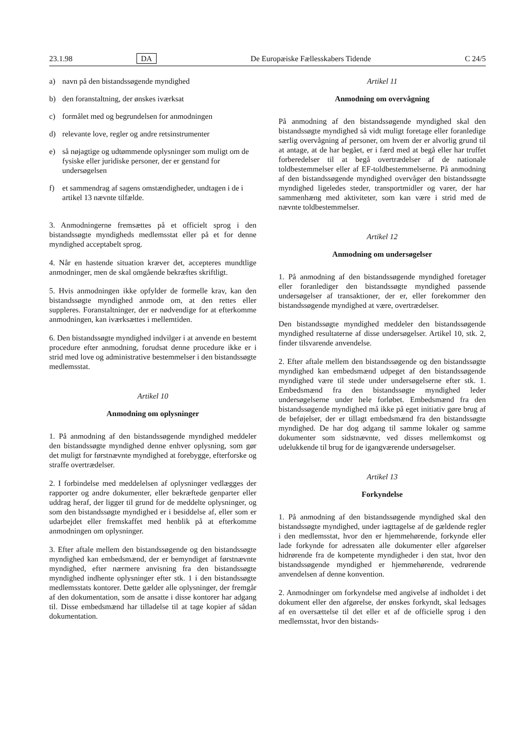23.1.98 DA De Europæiske Fællesskabers Tidende C 24/5
a) navn på den bistandssøgende myndighed
b) den foranstaltning, der ønskes iværksat
c) formålet med og begrundelsen for anmodningen
d) relevante love, regler og andre retsinstrumenter
e) så nøjagtige og udtømmende oplysninger som muligt om de fysiske eller juridiske personer, der er genstand for undersøgelsen
f) et sammendrag af sagens omstændigheder, undtagen i de i artikel 13 nævnte tilfælde.
3. Anmodningerne fremsættes på et officielt sprog i den bistandssøgte myndigheds medlemsstat eller på et for denne myndighed acceptabelt sprog.
4. Når en hastende situation kræver det, accepteres mundtlige anmodninger, men de skal omgående bekræftes skriftligt.
5. Hvis anmodningen ikke opfylder de formelle krav, kan den bistandssøgte myndighed anmode om, at den rettes eller suppleres. Foranstaltninger, der er nødvendige for at efterkomme anmodningen, kan iværksættes i mellemtiden.
6. Den bistandssøgte myndighed indvilger i at anvende en bestemt procedure efter anmodning, forudsat denne procedure ikke er i strid med love og administrative bestemmelser i den bistandssøgte medlemsstat.
Artikel 10
Anmodning om oplysninger
1. På anmodning af den bistandssøgende myndighed meddeler den bistandssøgte myndighed denne enhver oplysning, som gør det muligt for førstnævnte myndighed at forebygge, efterforske og straffe overtrædelser.
2. I forbindelse med meddelelsen af oplysninger vedlægges der rapporter og andre dokumenter, eller bekræftede genparter eller uddrag heraf, der ligger til grund for de meddelte oplysninger, og som den bistandssøgte myndighed er i besiddelse af, eller som er udarbejdet eller fremskaffet med henblik på at efterkomme anmodningen om oplysninger.
3. Efter aftale mellem den bistandssøgende og den bistandssøgte myndighed kan embedsmænd, der er bemyndiget af førstnævnte myndighed, efter nærmere anvisning fra den bistandssøgte myndighed indhente oplysninger efter stk. 1 i den bistandssøgte medlemsstats kontorer. Dette gælder alle oplysninger, der fremgår af den dokumentation, som de ansatte i disse kontorer har adgang til. Disse embedsmænd har tilladelse til at tage kopier af sådan dokumentation.
Artikel 11
Anmodning om overvågning
På anmodning af den bistandssøgende myndighed skal den bistandssøgte myndighed så vidt muligt foretage eller foranledige særlig overvågning af personer, om hvem der er alvorlig grund til at antage, at de har begået, er i færd med at begå eller har truffet forberedelser til at begå overtrædelser af de nationale toldbestemmelser eller af EF-toldbestemmelserne. På anmodning af den bistandssøgende myndighed overvåger den bistandssøgte myndighed ligeledes steder, transportmidler og varer, der har sammenhæng med aktiviteter, som kan være i strid med de nævnte toldbestemmelser.
Artikel 12
Anmodning om undersøgelser
1. På anmodning af den bistandssøgende myndighed foretager eller foranlediger den bistandssøgte myndighed passende undersøgelser af transaktioner, der er, eller forekommer den bistandssøgende myndighed at være, overtrædelser.
Den bistandssøgte myndighed meddeler den bistandssøgende myndighed resultaterne af disse undersøgelser. Artikel 10, stk. 2, finder tilsvarende anvendelse.
2. Efter aftale mellem den bistandssøgende og den bistandssøgte myndighed kan embedsmænd udpeget af den bistandssøgende myndighed være til stede under undersøgelserne efter stk. 1. Embedsmænd fra den bistandssøgte myndighed leder undersøgelserne under hele forløbet. Embedsmænd fra den bistandssøgende myndighed må ikke på eget initiativ gøre brug af de beføjelser, der er tillagt embedsmænd fra den bistandssøgte myndighed. De har dog adgang til samme lokaler og samme dokumenter som sidstnævnte, ved disses mellemkomst og udelukkende til brug for de igangværende undersøgelser.
Artikel 13
Forkyndelse
1. På anmodning af den bistandssøgende myndighed skal den bistandssøgte myndighed, under iagttagelse af de gældende regler i den medlemsstat, hvor den er hjemmehørende, forkynde eller lade forkynde for adressaten alle dokumenter eller afgørelser hidrørende fra de kompetente myndigheder i den stat, hvor den bistandssøgende myndighed er hjemmehørende, vedrørende anvendelsen af denne konvention.
2. Anmodninger om forkyndelse med angivelse af indholdet i det dokument eller den afgørelse, der ønskes forkyndt, skal ledsages af en oversættelse til det eller et af de officielle sprog i den medlemsstat, hvor den bistands-